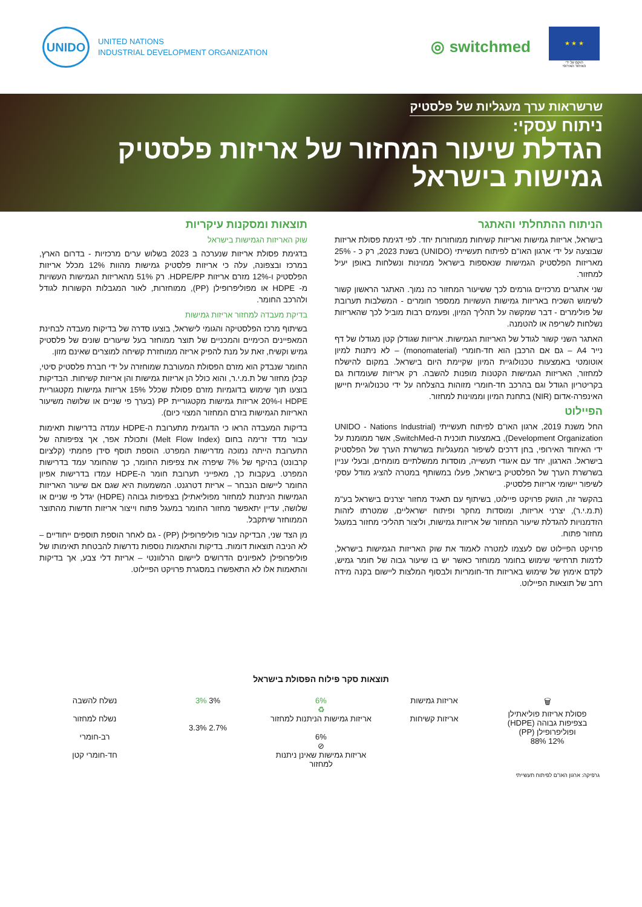UNIDO
UNITED NATIONS
INDUSTRIAL DEVELOPMENT ORGANIZATION
◎ switchmed
★ ★ ★
הוקם על ידי
האיחוד האירופי
שרשראות ערך מעגליות של פלסטיק
ניתוח עסקי:
הגדלת שיעור המחזור של אריזות פלסטיק
גמישות בישראל
הניתוח ההתחלתי והאתגר
בישראל, אריזות גמישות ואריזות קשיחות ממוחזרות יחד. לפי דגימת פסולת אריזות שבוצעה על ידי ארגון האו"ם לפיתוח תעשייתי (UNIDO) בשנת 2023, רק כ - 25% מאריזות הפלסטיק הגמישות שנאספות בישראל ממוינות ונשלחות באופן יעיל למחזור.
שני אתגרים מרכזיים גורמים לכך ששיעור המחזור כה נמוך. האתגר הראשון קשור לשימוש השכיח באריזות גמישות העשויות ממספר חומרים - המשלבות תערובת של פולימרים - דבר שמקשה על תהליך המיון, ופעמים רבות מוביל לכך שהאריזות נשלחות לשריפה או להטמנה.
האתגר השני קשור לגודל של האריזות הגמישות. אריזות שגודלן קטן מגודלו של דף נייר A4 – גם אם הרכבן הוא חד-חומרי (monomaterial) – לא ניתנות למיון אוטומטי באמצעות טכנולוגיית המיון שקיימת היום בישראל. במקום להישלח למחזור, האריזות הגמישות הקטנות מופנות להשבה. רק אריזות שעומדות גם בקריטריון הגודל וגם בהרכב חד-חומרי מזוהות בהצלחה על ידי טכנולוגיית חיישן האינפרה-אדום (NIR) בתחנת המיון וממוינות למחזור.
הפיילוט
החל משנת 2019, ארגון האו"ם לפיתוח תעשייתי (UNIDO - Nations Industrial Development Organization), באמצעות תוכנית ה-SwitchMed, אשר ממומנת על ידי האיחוד האירופי, בחן דרכים לשיפור המעגליות בשרשרת הערך של הפלסטיק בישראל. הארגון, יחד עם איגודי תעשייה, מוסדות ממשלתיים מומחים, ובעלי עניין בשרשרת הערך של הפלסטיק בישראל, פעלו במשותף במטרה להציג מודל עסקי לשיפור יישומי אריזות פלסטיק.
בהקשר זה, הושק פרויקט פיילוט, בשיתוף עם תאגיד מחזור יצרנים בישראל בע"מ (ת.מ.י.ר), יצרני אריזות, ומוסדות מחקר ופיתוח ישראליים, שמטרתו לזהות הזדמנויות להגדלת שיעור המחזור של אריזות גמישות, וליצור תהליכי מחזור במעגל מחזור פתוח.
פרויקט הפיילוט שם לעצמו למטרה לאמוד את שוק האריזות הגמישות בישראל, לדמות תרחישי שימוש בחומר ממוחזר כאשר יש בו שיעור גבוה של חומר גמיש, לקדם אימוץ של שימוש באריזות חד-חומריות ולבסוף המלצות ליישום בקנה מידה רחב של תוצאות הפיילוט.
תוצאות ומסקנות עיקריות
שוק האריזות הגמישות בישראל
בדגימת פסולת אריזות שנערכה ב 2023 בשלוש ערים מרכזיות - בדרום הארץ, במרכז ובצפונה, עלה כי אריזות פלסטיק גמישות מהוות 12% מכלל אריזות הפלסטיק ו-12% מזרם אריזות HDPE/PP. רק 51% מהאריזות הגמישות העשויות מ- HDPE או מפוליפרופילן (PP), ממוחזרות, לאור המגבלות הקשורות לגודל ולהרכב החומר.
בדיקת מעבדה למחזור אריזות גמישות
בשיתוף מרכז הפלסטיקה והגומי לישראל, בוצעו סדרה של בדיקות מעבדה לבחינת המאפיינים הכימיים והמכניים של תוצר ממוחזר בעל שיעורים שונים של פלסטיק גמיש וקשיח, זאת על מנת להפיק אריזה ממוחזרת קשיחה למוצרים שאינם מזון.
החומר שנבדק הוא מזרם הפסולת המעורבת שמוחזרה על ידי חברת פלסטיק סיטי, קבלן מחזור של ת.מ.י.ר, והוא כולל הן אריזות גמישות והן אריזות קשיחות. הבדיקות בוצעו תוך שימוש בדוגמיות מזרם פסולת שכלל 15% אריזות גמישות מקטגוריית HDPE ו-20% אריזות גמישות מקטגוריית PP (בערך פי שניים או שלושה משיעור האריזות הגמישות בזרם המחזור המצוי כיום).
בדיקות המעבדה הראו כי הדוגמית מתערובת ה-HDPE עמדה בדרישות תאימות עבור מדד זרימה בחום (Melt Flow Index) ותכולת אפר, אך צפיפותה של התערובת הייתה נמוכה מדרישות המפרט. הוספת תוסף סידן פחמתי (קלציום קרבונט) בהיקף של 7% שיפרה את צפיפות החומר, כך שהחומר עמד בדרישות המפרט. בעקבות כך, מאפייני תערובת חומר ה-HDPE עמדו בדרישות אפיון החומר ליישום הנבחר – אריזת דטרגנט. המשמעות היא שגם אם שיעור האריזות הגמישות הניתנות למחזור מפוליאתילן בצפיפות גבוהה (HDPE) יגדל פי שניים או שלושה, עדיין יתאפשר מחזור החומר במעגל פתוח וייצור אריזות חדשות מהתוצר הממוחזר שיתקבל.
מן הצד שני, הבדיקה עבור פוליפרופילן (PP) - גם לאחר הוספת תוספים ייחודיים – לא הניבה תוצאות דומות. בדיקות והתאמות נוספות נדרשות להבטחת תאימותו של פוליפרופילן לאפיונים הדרושים ליישום הרלוונטי – אריזת דלי צבע, אך בדיקות והתאמות אלו לא התאפשרו במסגרת פרויקט הפיילוט.
תוצאות סקר פילוח הפסולת בישראל
🗑
פסולת אריזות פוליאתילן בצפיפות גבוהה (HDPE) ופוליפרופילן (PP)
12% 88%
אריזות גמישות
אריזות קשיחות
6%
♻
אריזות גמישות הניתנות למחזור
6%
⊘
אריזות גמישות שאינן ניתנות למחזור
3% 3%
2.7% 3.3%
נשלח להשבה
נשלח למחזור
רב-חומרי
חד-חומרי קטן
גרפיקה: ארגון האו"ם לפיתוח תעשייתי